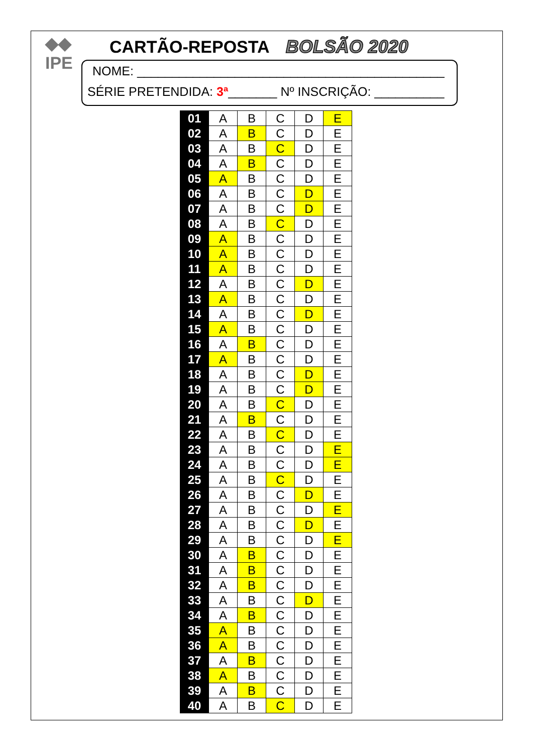◆◆
IPE
CARTÃO-REPOSTA BOLSÃO 2020
NOME: ____________________________________________
SÉRIE PRETENDIDA: 3ª_______ Nº INSCRIÇÃO: __________
| 01 | A | B | C | D | E |
| 02 | A | B | C | D | E |
| 03 | A | B | C | D | E |
| 04 | A | B | C | D | E |
| 05 | A | B | C | D | E |
| 06 | A | B | C | D | E |
| 07 | A | B | C | D | E |
| 08 | A | B | C | D | E |
| 09 | A | B | C | D | E |
| 10 | A | B | C | D | E |
| 11 | A | B | C | D | E |
| 12 | A | B | C | D | E |
| 13 | A | B | C | D | E |
| 14 | A | B | C | D | E |
| 15 | A | B | C | D | E |
| 16 | A | B | C | D | E |
| 17 | A | B | C | D | E |
| 18 | A | B | C | D | E |
| 19 | A | B | C | D | E |
| 20 | A | B | C | D | E |
| 21 | A | B | C | D | E |
| 22 | A | B | C | D | E |
| 23 | A | B | C | D | E |
| 24 | A | B | C | D | E |
| 25 | A | B | C | D | E |
| 26 | A | B | C | D | E |
| 27 | A | B | C | D | E |
| 28 | A | B | C | D | E |
| 29 | A | B | C | D | E |
| 30 | A | B | C | D | E |
| 31 | A | B | C | D | E |
| 32 | A | B | C | D | E |
| 33 | A | B | C | D | E |
| 34 | A | B | C | D | E |
| 35 | A | B | C | D | E |
| 36 | A | B | C | D | E |
| 37 | A | B | C | D | E |
| 38 | A | B | C | D | E |
| 39 | A | B | C | D | E |
| 40 | A | B | C | D | E |